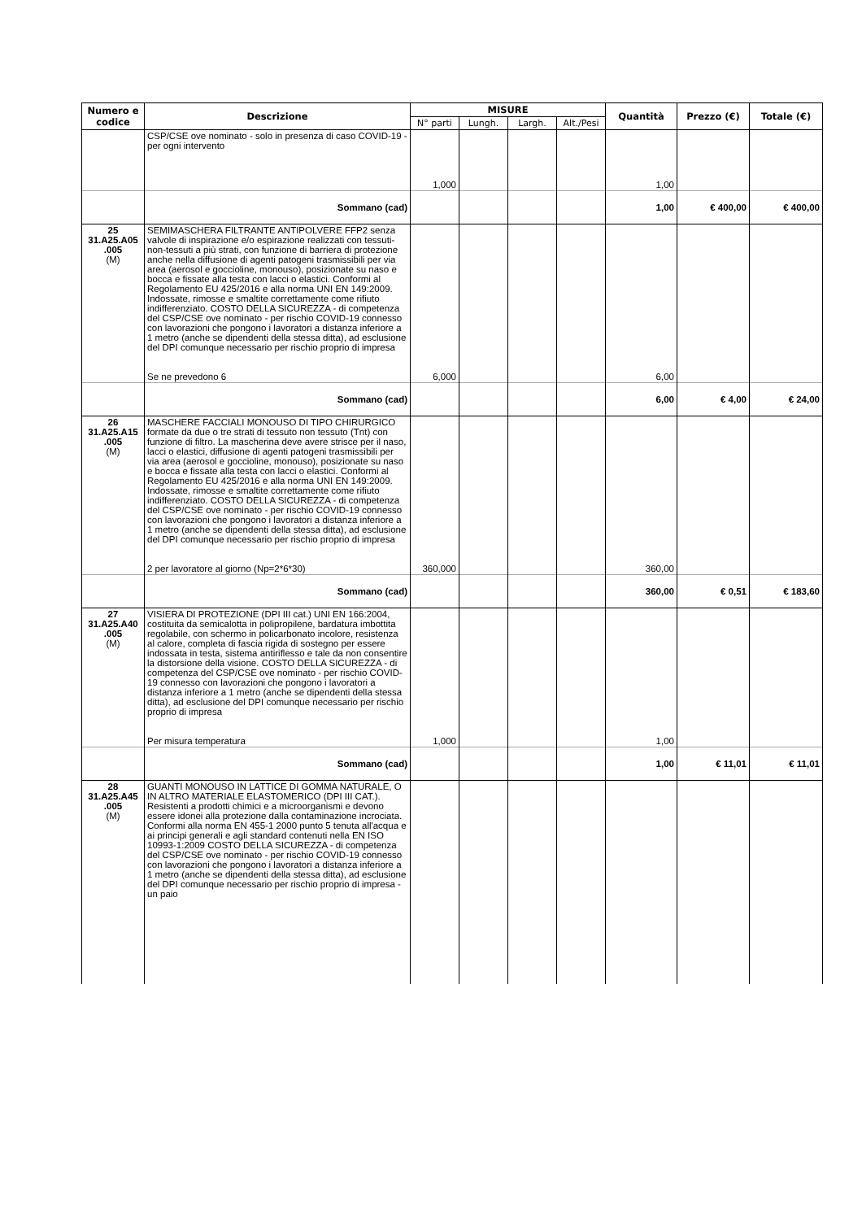| Numero e codice | Descrizione | MISURE | | | | Quantità | Prezzo (€) | Totale (€) |
| --- | --- | --- | --- | --- | --- | --- | --- | --- |
| | | N° parti | Lungh. | Largh. | Alt./Pesi | | | |
| | CSP/CSE ove nominato - solo in presenza di caso COVID-19 - per ogni intervento | 1,000 | | | | 1,00 | | |
| | Sommano (cad) | | | | | 1,00 | € 400,00 | € 400,00 |
| 25 31.A25.A05 .005 (M) | SEMIMASCHERA FILTRANTE ANTIPOLVERE FFP2 senza valvole di inspirazione e/o espirazione realizzati con tessuti-non-tessuti a più strati, con funzione di barriera di protezione anche nella diffusione di agenti patogeni trasmissibili per via area (aerosol e goccioline, monouso), posizionate su naso e bocca e fissate alla testa con lacci o elastici. Conformi al Regolamento EU 425/2016 e alla norma UNI EN 149:2009. Indossate, rimosse e smaltite correttamente come rifiuto indifferenziato. COSTO DELLA SICUREZZA - di competenza del CSP/CSE ove nominato - per rischio COVID-19 connesso con lavorazioni che pongono i lavoratori a distanza inferiore a 1 metro (anche se dipendenti della stessa ditta), ad esclusione del DPI comunque necessario per rischio proprio di impresa Se ne prevedono 6 | 6,000 | | | | 6,00 | | |
| | Sommano (cad) | | | | | 6,00 | € 4,00 | € 24,00 |
| 26 31.A25.A15 .005 (M) | MASCHERE FACCIALI MONOUSO DI TIPO CHIRURGICO formate da due o tre strati di tessuto non tessuto (Tnt) con funzione di filtro. La mascherina deve avere strisce per il naso, lacci o elastici, diffusione di agenti patogeni trasmissibili per via area (aerosol e goccioline, monouso), posizionate su naso e bocca e fissate alla testa con lacci o elastici. Conformi al Regolamento EU 425/2016 e alla norma UNI EN 149:2009. Indossate, rimosse e smaltite correttamente come rifiuto indifferenziato. COSTO DELLA SICUREZZA - di competenza del CSP/CSE ove nominato - per rischio COVID-19 connesso con lavorazioni che pongono i lavoratori a distanza inferiore a 1 metro (anche se dipendenti della stessa ditta), ad esclusione del DPI comunque necessario per rischio proprio di impresa 2 per lavoratore al giorno (Np=2*6*30) | 360,000 | | | | 360,00 | | |
| | Sommano (cad) | | | | | 360,00 | € 0,51 | € 183,60 |
| 27 31.A25.A40 .005 (M) | VISIERA DI PROTEZIONE (DPI III cat.) UNI EN 166:2004, costituita da semicalotta in polipropilene, bardatura imbottita regolabile, con schermo in policarbonato incolore, resistenza al calore, completa di fascia rigida di sostegno per essere indossata in testa, sistema antiriflesso e tale da non consentire la distorsione della visione. COSTO DELLA SICUREZZA - di competenza del CSP/CSE ove nominato - per rischio COVID-19 connesso con lavorazioni che pongono i lavoratori a distanza inferiore a 1 metro (anche se dipendenti della stessa ditta), ad esclusione del DPI comunque necessario per rischio proprio di impresa Per misura temperatura | 1,000 | | | | 1,00 | | |
| | Sommano (cad) | | | | | 1,00 | € 11,01 | € 11,01 |
| 28 31.A25.A45 .005 (M) | GUANTI MONOUSO IN LATTICE DI GOMMA NATURALE, O IN ALTRO MATERIALE ELASTOMERICO (DPI III CAT.). Resistenti a prodotti chimici e a microorganismi e devono essere idonei alla protezione dalla contaminazione incrociata. Conformi alla norma EN 455-1 2000 punto 5 tenuta all'acqua e ai principi generali e agli standard contenuti nella EN ISO 10993-1:2009 COSTO DELLA SICUREZZA - di competenza del CSP/CSE ove nominato - per rischio COVID-19 connesso con lavorazioni che pongono i lavoratori a distanza inferiore a 1 metro (anche se dipendenti della stessa ditta), ad esclusione del DPI comunque necessario per rischio proprio di impresa - un paio | | | | | | | |